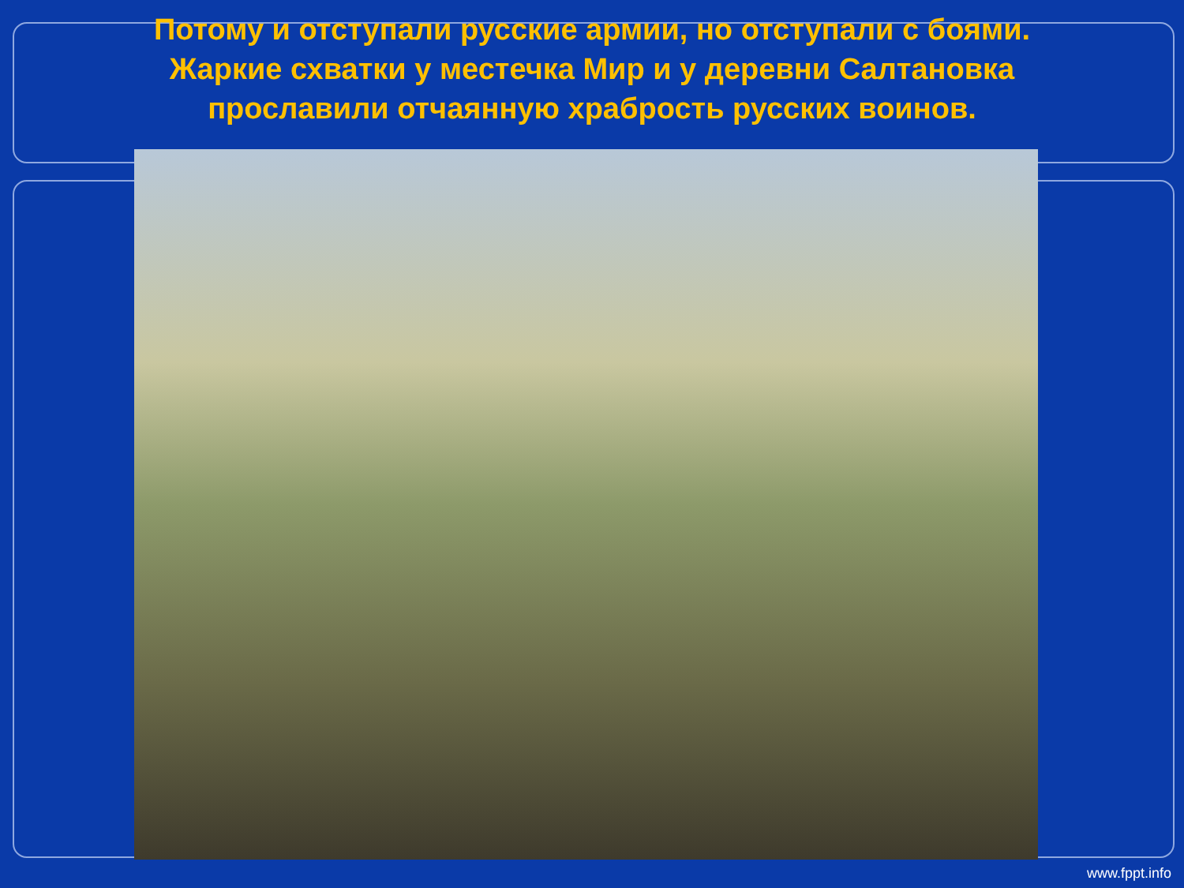Потому и отступали русские армии, но отступали с боями.
Жаркие схватки у местечка Мир и у деревни Салтановка
прославили отчаянную храбрость русских воинов.
www.fppt.info